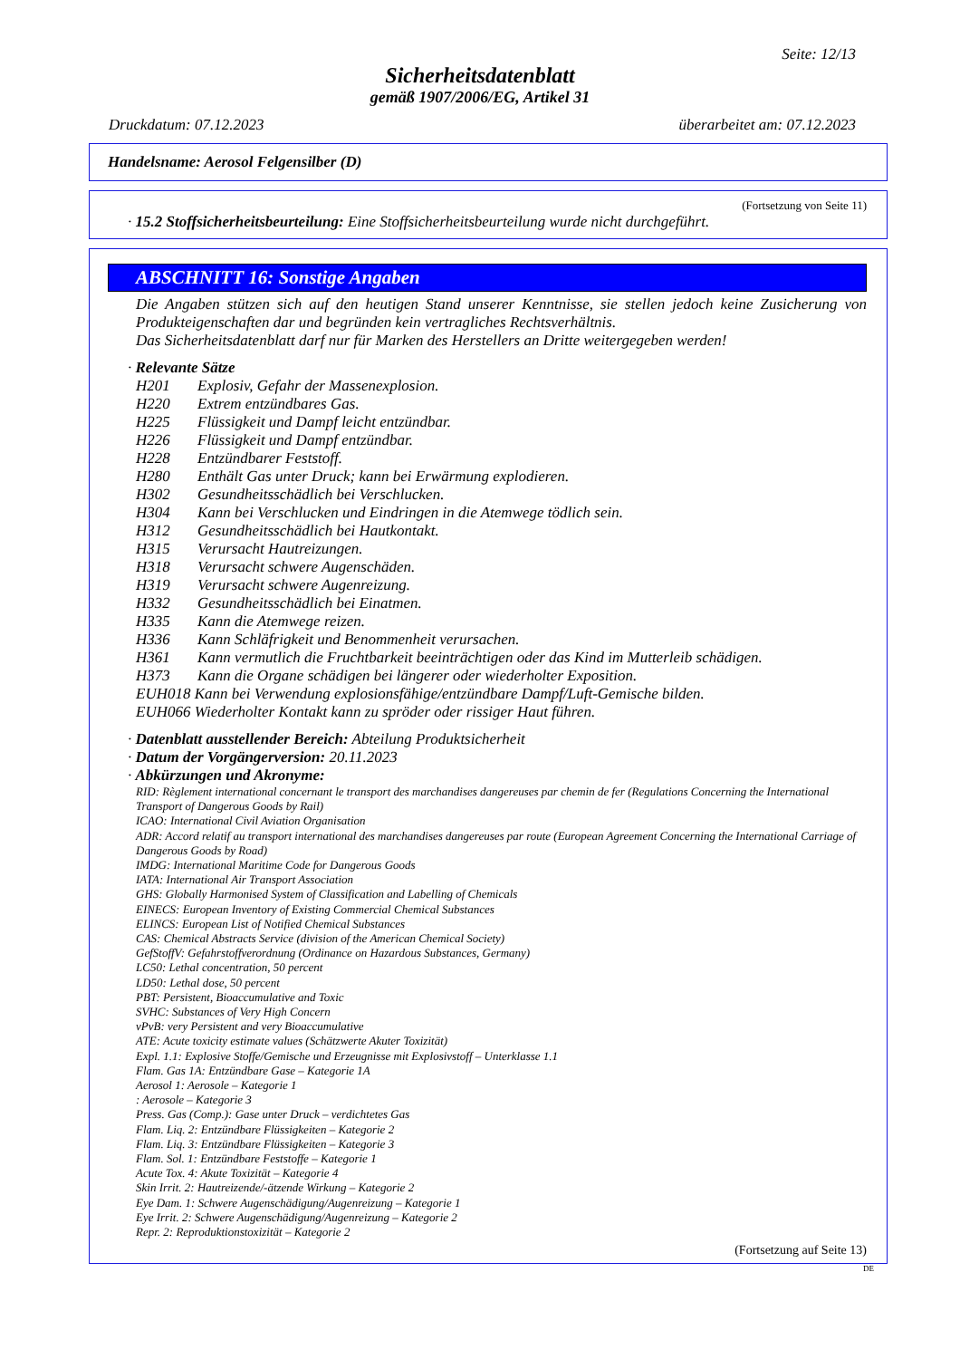Seite: 12/13
Sicherheitsdatenblatt
gemäß 1907/2006/EG, Artikel 31
Druckdatum: 07.12.2023 überarbeitet am: 07.12.2023
Handelsname: Aerosol Felgensilber (D)
(Fortsetzung von Seite 11)
· 15.2 Stoffsicherheitsbeurteilung: Eine Stoffsicherheitsbeurteilung wurde nicht durchgeführt.
ABSCHNITT 16: Sonstige Angaben
Die Angaben stützen sich auf den heutigen Stand unserer Kenntnisse, sie stellen jedoch keine Zusicherung von Produkteigenschaften dar und begründen kein vertragliches Rechtsverhältnis.
Das Sicherheitsdatenblatt darf nur für Marken des Herstellers an Dritte weitergegeben werden!
· Relevante Sätze
H201 Explosiv, Gefahr der Massenexplosion.
H220 Extrem entzündbares Gas.
H225 Flüssigkeit und Dampf leicht entzündbar.
H226 Flüssigkeit und Dampf entzündbar.
H228 Entzündbarer Feststoff.
H280 Enthält Gas unter Druck; kann bei Erwärmung explodieren.
H302 Gesundheitsschädlich bei Verschlucken.
H304 Kann bei Verschlucken und Eindringen in die Atemwege tödlich sein.
H312 Gesundheitsschädlich bei Hautkontakt.
H315 Verursacht Hautreizungen.
H318 Verursacht schwere Augenschäden.
H319 Verursacht schwere Augenreizung.
H332 Gesundheitsschädlich bei Einatmen.
H335 Kann die Atemwege reizen.
H336 Kann Schläfrigkeit und Benommenheit verursachen.
H361 Kann vermutlich die Fruchtbarkeit beeinträchtigen oder das Kind im Mutterleib schädigen.
H373 Kann die Organe schädigen bei längerer oder wiederholter Exposition.
EUH018 Kann bei Verwendung explosionsfähige/entzündbare Dampf/Luft-Gemische bilden.
EUH066 Wiederholter Kontakt kann zu spröder oder rissiger Haut führen.
· Datenblatt ausstellender Bereich: Abteilung Produktsicherheit
· Datum der Vorgängerversion: 20.11.2023
· Abkürzungen und Akronyme:
RID: Règlement international concernant le transport des marchandises dangereuses par chemin de fer (Regulations Concerning the International Transport of Dangerous Goods by Rail)
ICAO: International Civil Aviation Organisation
ADR: Accord relatif au transport international des marchandises dangereuses par route (European Agreement Concerning the International Carriage of Dangerous Goods by Road)
IMDG: International Maritime Code for Dangerous Goods
IATA: International Air Transport Association
GHS: Globally Harmonised System of Classification and Labelling of Chemicals
EINECS: European Inventory of Existing Commercial Chemical Substances
ELINCS: European List of Notified Chemical Substances
CAS: Chemical Abstracts Service (division of the American Chemical Society)
GefStoffV: Gefahrstoffverordnung (Ordinance on Hazardous Substances, Germany)
LC50: Lethal concentration, 50 percent
LD50: Lethal dose, 50 percent
PBT: Persistent, Bioaccumulative and Toxic
SVHC: Substances of Very High Concern
vPvB: very Persistent and very Bioaccumulative
ATE: Acute toxicity estimate values (Schätzwerte Akuter Toxizität)
Expl. 1.1: Explosive Stoffe/Gemische und Erzeugnisse mit Explosivstoff – Unterklasse 1.1
Flam. Gas 1A: Entzündbare Gase – Kategorie 1A
Aerosol 1: Aerosole – Kategorie 1
: Aerosole – Kategorie 3
Press. Gas (Comp.): Gase unter Druck – verdichtetes Gas
Flam. Liq. 2: Entzündbare Flüssigkeiten – Kategorie 2
Flam. Liq. 3: Entzündbare Flüssigkeiten – Kategorie 3
Flam. Sol. 1: Entzündbare Feststoffe – Kategorie 1
Acute Tox. 4: Akute Toxizität – Kategorie 4
Skin Irrit. 2: Hautreizende/-ätzende Wirkung – Kategorie 2
Eye Dam. 1: Schwere Augenschädigung/Augenreizung – Kategorie 1
Eye Irrit. 2: Schwere Augenschädigung/Augenreizung – Kategorie 2
Repr. 2: Reproduktionstoxizität – Kategorie 2
(Fortsetzung auf Seite 13)
DE